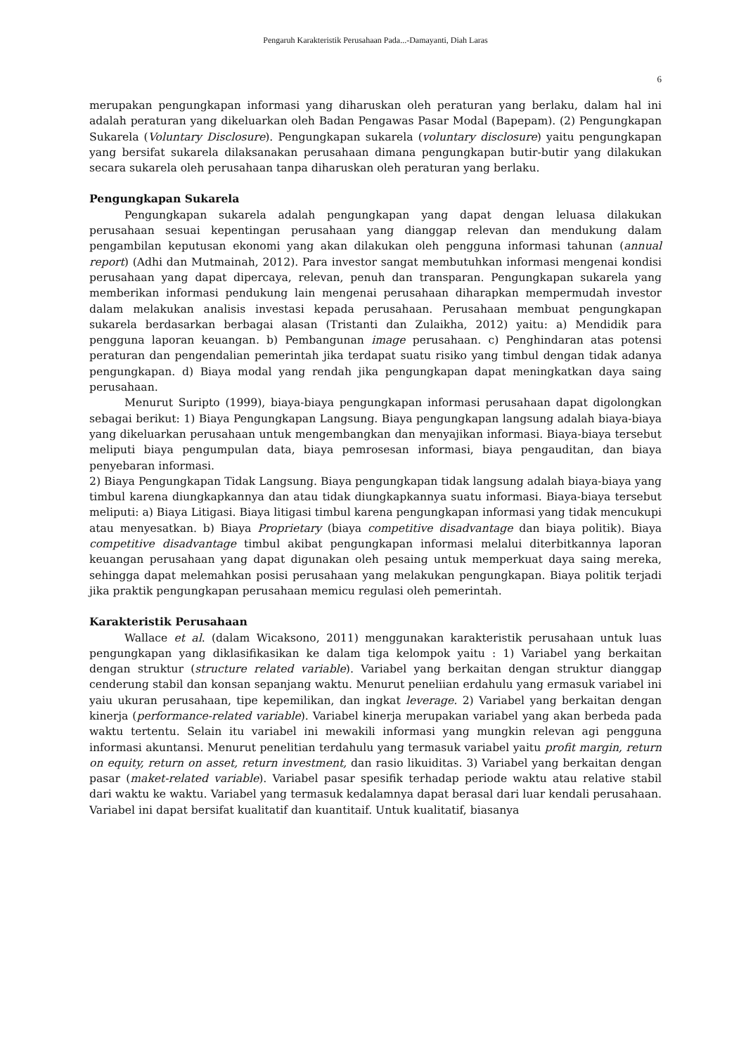Pengaruh Karakteristik Perusahaan Pada...-Damayanti, Diah Laras
6
merupakan pengungkapan informasi yang diharuskan oleh peraturan yang berlaku, dalam hal ini adalah peraturan yang dikeluarkan oleh Badan Pengawas Pasar Modal (Bapepam). (2) Pengungkapan Sukarela (Voluntary Disclosure). Pengungkapan sukarela (voluntary disclosure) yaitu pengungkapan yang bersifat sukarela dilaksanakan perusahaan dimana pengungkapan butir-butir yang dilakukan secara sukarela oleh perusahaan tanpa diharuskan oleh peraturan yang berlaku.
Pengungkapan Sukarela
Pengungkapan sukarela adalah pengungkapan yang dapat dengan leluasa dilakukan perusahaan sesuai kepentingan perusahaan yang dianggap relevan dan mendukung dalam pengambilan keputusan ekonomi yang akan dilakukan oleh pengguna informasi tahunan (annual report) (Adhi dan Mutmainah, 2012). Para investor sangat membutuhkan informasi mengenai kondisi perusahaan yang dapat dipercaya, relevan, penuh dan transparan. Pengungkapan sukarela yang memberikan informasi pendukung lain mengenai perusahaan diharapkan mempermudah investor dalam melakukan analisis investasi kepada perusahaan. Perusahaan membuat pengungkapan sukarela berdasarkan berbagai alasan (Tristanti dan Zulaikha, 2012) yaitu: a) Mendidik para pengguna laporan keuangan. b) Pembangunan image perusahaan. c) Penghindaran atas potensi peraturan dan pengendalian pemerintah jika terdapat suatu risiko yang timbul dengan tidak adanya pengungkapan. d) Biaya modal yang rendah jika pengungkapan dapat meningkatkan daya saing perusahaan.
Menurut Suripto (1999), biaya-biaya pengungkapan informasi perusahaan dapat digolongkan sebagai berikut: 1) Biaya Pengungkapan Langsung. Biaya pengungkapan langsung adalah biaya-biaya yang dikeluarkan perusahaan untuk mengembangkan dan menyajikan informasi. Biaya-biaya tersebut meliputi biaya pengumpulan data, biaya pemrosesan informasi, biaya pengauditan, dan biaya penyebaran informasi.
2) Biaya Pengungkapan Tidak Langsung. Biaya pengungkapan tidak langsung adalah biaya-biaya yang timbul karena diungkapkannya dan atau tidak diungkapkannya suatu informasi. Biaya-biaya tersebut meliputi: a) Biaya Litigasi. Biaya litigasi timbul karena pengungkapan informasi yang tidak mencukupi atau menyesatkan. b) Biaya Proprietary (biaya competitive disadvantage dan biaya politik). Biaya competitive disadvantage timbul akibat pengungkapan informasi melalui diterbitkannya laporan keuangan perusahaan yang dapat digunakan oleh pesaing untuk memperkuat daya saing mereka, sehingga dapat melemahkan posisi perusahaan yang melakukan pengungkapan. Biaya politik terjadi jika praktik pengungkapan perusahaan memicu regulasi oleh pemerintah.
Karakteristik Perusahaan
Wallace et al. (dalam Wicaksono, 2011) menggunakan karakteristik perusahaan untuk luas pengungkapan yang diklasifikasikan ke dalam tiga kelompok yaitu : 1) Variabel yang berkaitan dengan struktur (structure related variable). Variabel yang berkaitan dengan struktur dianggap cenderung stabil dan konsan sepanjang waktu. Menurut peneliian erdahulu yang ermasuk variabel ini yaiu ukuran perusahaan, tipe kepemilikan, dan ingkat leverage. 2) Variabel yang berkaitan dengan kinerja (performance-related variable). Variabel kinerja merupakan variabel yang akan berbeda pada waktu tertentu. Selain itu variabel ini mewakili informasi yang mungkin relevan agi pengguna informasi akuntansi. Menurut penelitian terdahulu yang termasuk variabel yaitu profit margin, return on equity, return on asset, return investment, dan rasio likuiditas. 3) Variabel yang berkaitan dengan pasar (maket-related variable). Variabel pasar spesifik terhadap periode waktu atau relative stabil dari waktu ke waktu. Variabel yang termasuk kedalamnya dapat berasal dari luar kendali perusahaan. Variabel ini dapat bersifat kualitatif dan kuantitaif. Untuk kualitatif, biasanya